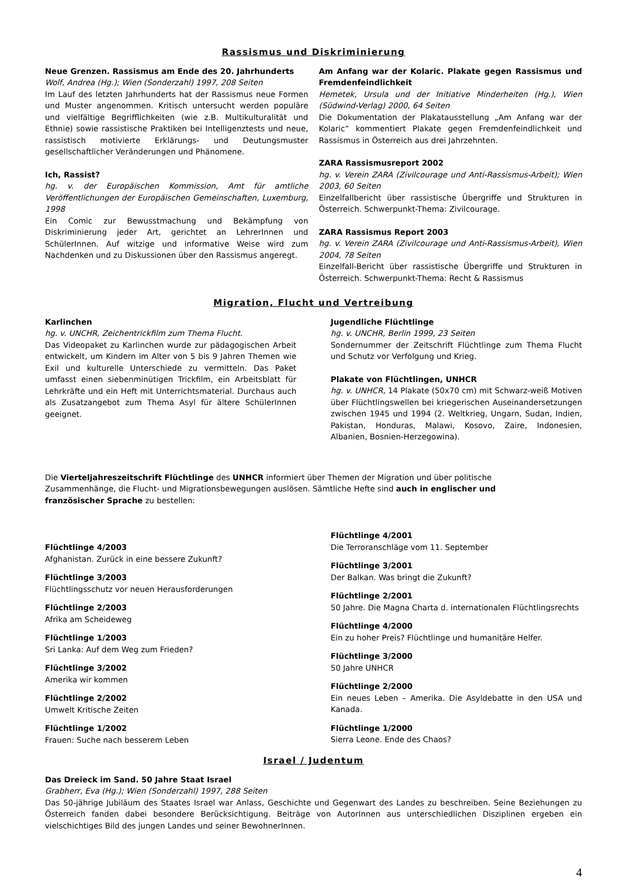Rassismus und Diskriminierung
Neue Grenzen. Rassismus am Ende des 20. Jahrhunderts
Wolf, Andrea (Hg.); Wien (Sonderzahl) 1997, 208 Seiten
Im Lauf des letzten Jahrhunderts hat der Rassismus neue Formen und Muster angenommen. Kritisch untersucht werden populäre und vielfältige Begrifflichkeiten (wie z.B. Multikulturalität und Ethnie) sowie rassistische Praktiken bei Intelligenztests und neue, rassistisch motivierte Erklärungs- und Deutungsmuster gesellschaftlicher Veränderungen und Phänomene.
Ich, Rassist?
hg. v. der Europäischen Kommission, Amt für amtliche Veröffentlichungen der Europäischen Gemeinschaften, Luxemburg, 1998
Ein Comic zur Bewusstmachung und Bekämpfung von Diskriminierung jeder Art, gerichtet an LehrerInnen und SchülerInnen. Auf witzige und informative Weise wird zum Nachdenken und zu Diskussionen über den Rassismus angeregt.
Am Anfang war der Kolaric. Plakate gegen Rassismus und Fremdenfeindlichkeit
Hemetek, Ursula und der Initiative Minderheiten (Hg.), Wien (Südwind-Verlag) 2000, 64 Seiten
Die Dokumentation der Plakatausstellung „Am Anfang war der Kolaric“ kommentiert Plakate gegen Fremdenfeindlichkeit und Rassismus in Österreich aus drei Jahrzehnten.
ZARA Rassismusreport 2002
hg. v. Verein ZARA (Zivilcourage und Anti-Rassismus-Arbeit); Wien 2003, 60 Seiten
Einzelfallbericht über rassistische Übergriffe und Strukturen in Österreich. Schwerpunkt-Thema: Zivilcourage.
ZARA Rassismus Report 2003
hg. v. Verein ZARA (Zivilcourage und Anti-Rassismus-Arbeit), Wien 2004, 78 Seiten
Einzelfall-Bericht über rassistische Übergriffe und Strukturen in Österreich. Schwerpunkt-Thema: Recht & Rassismus
Migration, Flucht und Vertreibung
Karlinchen
hg. v. UNCHR, Zeichentrickfilm zum Thema Flucht.
Das Videopaket zu Karlinchen wurde zur pädagogischen Arbeit entwickelt, um Kindern im Alter von 5 bis 9 Jahren Themen wie Exil und kulturelle Unterschiede zu vermitteln. Das Paket umfasst einen siebenminütigen Trickfilm, ein Arbeitsblatt für Lehrkräfte und ein Heft mit Unterrichts­material. Durchaus auch als Zusatzangebot zum Thema Asyl für ältere SchülerInnen geeignet.
Jugendliche Flüchtlinge
hg. v. UNCHR, Berlin 1999, 23 Seiten
Sondernummer der Zeitschrift Flüchtlinge zum Thema Flucht und Schutz vor Verfolgung und Krieg.
Plakate von Flüchtlingen, UNHCR
hg. v. UNHCR, 14 Plakate (50x70 cm) mit Schwarz-weiß Motiven über Flüchtlingswellen bei kriegerischen Auseinander­setzungen zwischen 1945 und 1994 (2. Weltkrieg, Ungarn, Sudan, Indien, Pakistan, Honduras, Malawi, Kosovo, Zaire, Indonesien, Albanien, Bosnien-Herzegowina).
Die Vierteljahreszeitschrift Flüchtlinge des UNHCR informiert über Themen der Migration und über politische
Zusammenhänge, die Flucht- und Migrationsbewegungen auslösen. Sämtliche Hefte sind auch in englischer und
französischer Sprache zu bestellen:
Flüchtlinge 4/2003
Afghanistan. Zurück in eine bessere Zukunft?
Flüchtlinge 3/2003
Flüchtlingsschutz vor neuen Herausforderungen
Flüchtlinge 2/2003
Afrika am Scheideweg
Flüchtlinge 1/2003
Sri Lanka: Auf dem Weg zum Frieden?
Flüchtlinge 3/2002
Amerika wir kommen
Flüchtlinge 2/2002
Umwelt Kritische Zeiten
Flüchtlinge 1/2002
Frauen: Suche nach besserem Leben
Flüchtlinge 4/2001
Die Terroranschläge vom 11. September
Flüchtlinge 3/2001
Der Balkan. Was bringt die Zukunft?
Flüchtlinge 2/2001
50 Jahre. Die Magna Charta d. internationalen Flüchtlingsrechts
Flüchtlinge 4/2000
Ein zu hoher Preis? Flüchtlinge und humanitäre Helfer.
Flüchtlinge 3/2000
50 Jahre UNHCR
Flüchtlinge 2/2000
Ein neues Leben – Amerika. Die Asyldebatte in den USA und Kanada.
Flüchtlinge 1/2000
Sierra Leone. Ende des Chaos?
Israel / Judentum
Das Dreieck im Sand. 50 Jahre Staat Israel
Grabherr, Eva (Hg.); Wien (Sonderzahl) 1997, 288 Seiten
Das 50-jährige Jubiläum des Staates Israel war Anlass, Geschichte und Gegenwart des Landes zu beschreiben. Seine Beziehungen zu Österreich fanden dabei besondere Berücksichtigung. Beiträge von AutorInnen aus unterschiedlichen Disziplinen ergeben ein vielschichtiges Bild des jungen Landes und seiner BewohnerInnen.
4